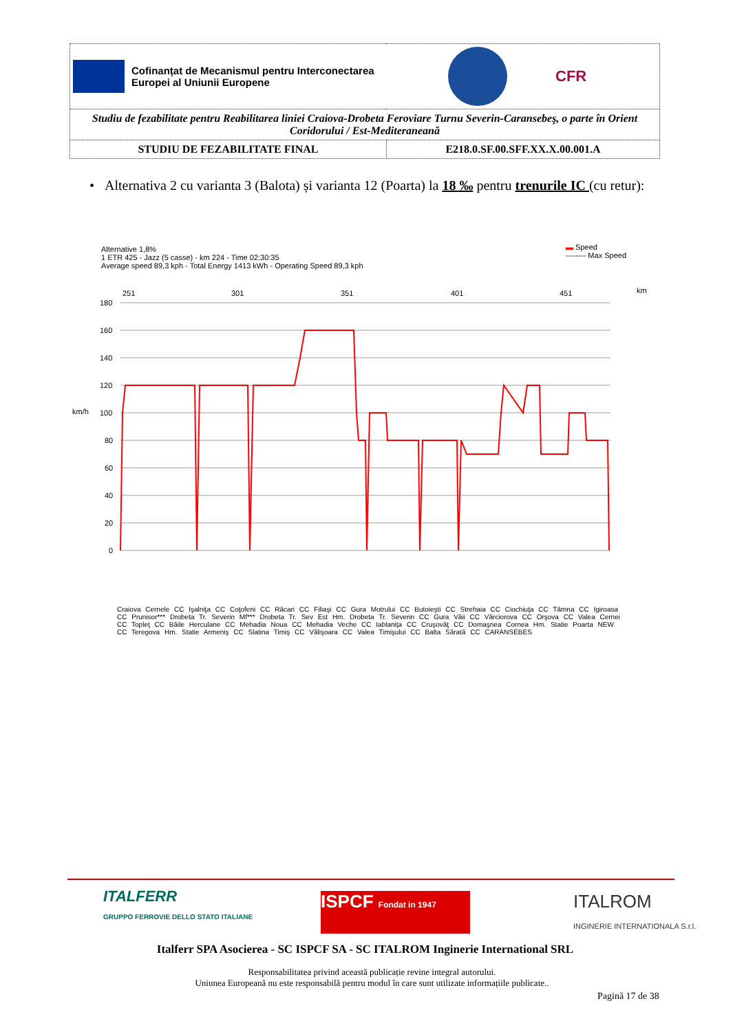| Cofinanțat de Mecanismul pentru Interconectarea Europei al Uniunii Europene CFR | |
| Studiu de fezabilitate pentru Reabilitarea liniei Craiova-Drobeta Feroviare Turnu Severin-Caransebeş, o parte în Orient Coridorului / Est-Mediteraneană | |
| STUDIU DE FEZABILITATE FINAL | E218.0.SF.00.SFF.XX.X.00.001.A |
• Alternativa 2 cu varianta 3 (Balota) și varianta 12 (Poarta) la 18 ‰ pentru trenurile IC (cu retur):
Alternative 1,8%
1 ETR 425 - Jazz (5 casse) - km 224 - Time 02:30:35
Average speed 89,3 kph - Total Energy 1413 kWh - Operating Speed 89,3 kph
▬ Speed
-------- Max Speed
180
160
140
120
km/h
100
80
60
40
20
0
km
251
301
351
401
451
Craiova Cernele CC Işalniţa CC Coţofeni CC Răcari CC Filiaşi CC Gura Motrului CC Butoieşti CC Strehaia CC Ciochiuţa CC Tâmna CC Igiroasa CC Prunisor*** Drobeta Tr. Severin Mf*** Drobeta Tr. Sev Est Hm. Drobeta Tr. Severin CC Gura Văii CC Vârciorova CC Orşova CC Valea Cernei CC Topleţ CC Băile Herculane CC Mehadia Noua CC Mehadia Veche CC Iablaniţa CC Cruşovăţ CC Domaşnea Cornea Hm. Statie Poarta NEW CC Teregova Hm. Statie Armeniş CC Slatina Timiş CC Vălişoara CC Valea Timişului CC Balta Sărată CC CARANSEBES
ITALFERR
GRUPPO FERROVIE DELLO STATO ITALIANE
ISPCF Fondat in 1947
ITALROM
INGINERIE INTERNATIONALA S.r.l.
Italferr SPA Asocierea - SC ISPCF SA - SC ITALROM Inginerie International SRL
Responsabilitatea privind această publicație revine integral autorului.
Uniunea Europeană nu este responsabilă pentru modul în care sunt utilizate informațiile publicate..
Pagină 17 de 38